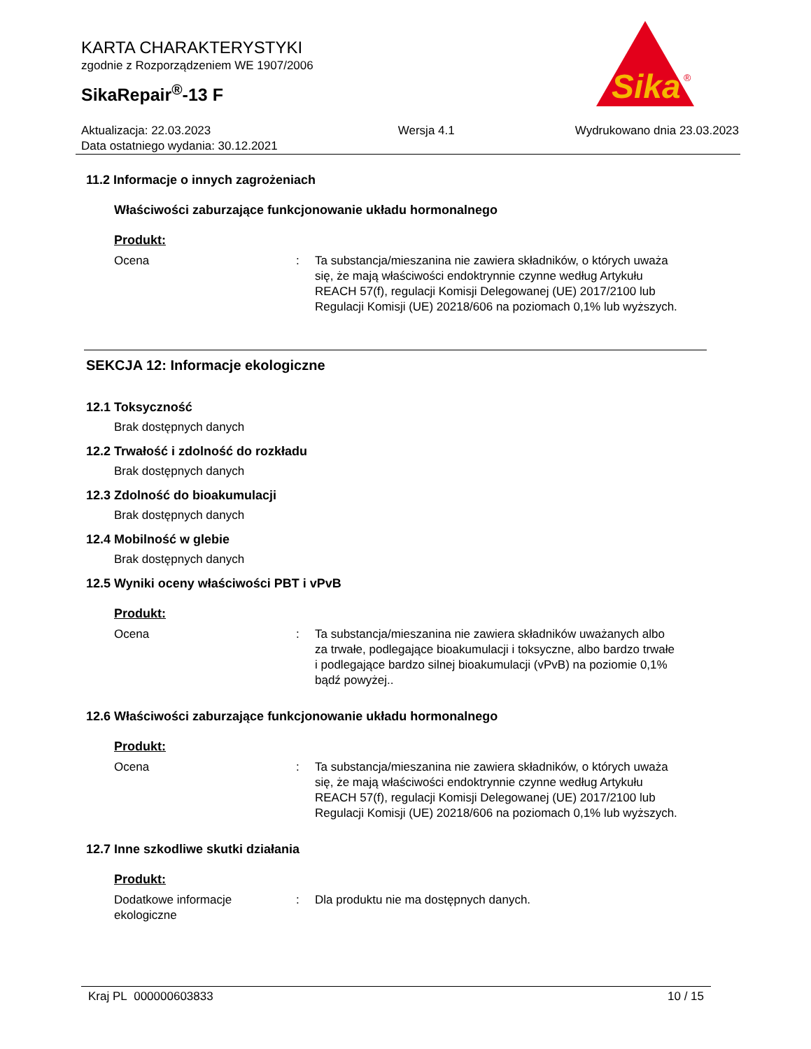Sika
®
KARTA CHARAKTERYSTYKI
zgodnie z Rozporządzeniem WE 1907/2006
SikaRepair<sup>®</sup>-13 F
Aktualizacja: 22.03.2023
Data ostatniego wydania: 30.12.2021
Wersja 4.1 Wydrukowano dnia 23.03.2023
11.2 Informacje o innych zagrożeniach
Właściwości zaburzające funkcjonowanie układu hormonalnego
Produkt:
Ocena : Ta substancja/mieszanina nie zawiera składników, o których uważa się, że mają właściwości endoktrynnie czynne według Artykułu REACH 57(f), regulacji Komisji Delegowanej (UE) 2017/2100 lub Regulacji Komisji (UE) 20218/606 na poziomach 0,1% lub wyższych.
SEKCJA 12: Informacje ekologiczne
12.1 Toksyczność
Brak dostępnych danych
12.2 Trwałość i zdolność do rozkładu
Brak dostępnych danych
12.3 Zdolność do bioakumulacji
Brak dostępnych danych
12.4 Mobilność w glebie
Brak dostępnych danych
12.5 Wyniki oceny właściwości PBT i vPvB
Produkt:
Ocena : Ta substancja/mieszanina nie zawiera składników uważanych albo za trwałe, podlegające bioakumulacji i toksyczne, albo bardzo trwałe i podlegające bardzo silnej bioakumulacji (vPvB) na poziomie 0,1% bądź powyżej..
12.6 Właściwości zaburzające funkcjonowanie układu hormonalnego
Produkt:
Ocena : Ta substancja/mieszanina nie zawiera składników, o których uważa się, że mają właściwości endoktrynnie czynne według Artykułu REACH 57(f), regulacji Komisji Delegowanej (UE) 2017/2100 lub Regulacji Komisji (UE) 20218/606 na poziomach 0,1% lub wyższych.
12.7 Inne szkodliwe skutki działania
Produkt:
Dodatkowe informacje ekologiczne
: Dla produktu nie ma dostępnych danych.
Kraj PL 000000603833 10 / 15